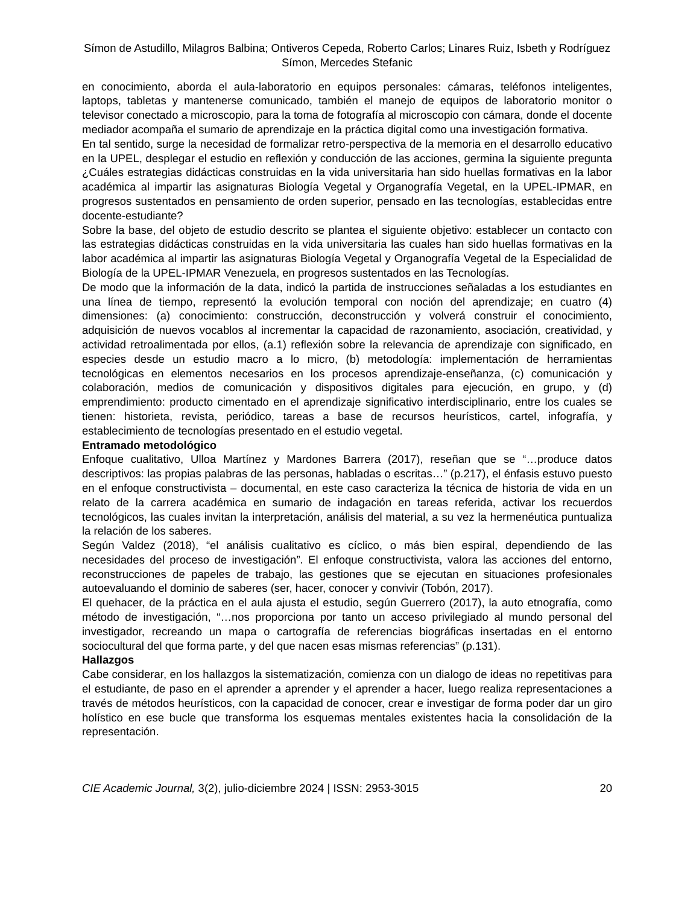Símon de Astudillo, Milagros Balbina; Ontiveros Cepeda, Roberto Carlos; Linares Ruiz, Isbeth y Rodríguez Símon, Mercedes Stefanic
en conocimiento, aborda el aula-laboratorio en equipos personales: cámaras, teléfonos inteligentes, laptops, tabletas y mantenerse comunicado, también el manejo de equipos de laboratorio monitor o televisor conectado a microscopio, para la toma de fotografía al microscopio con cámara, donde el docente mediador acompaña el sumario de aprendizaje en la práctica digital como una investigación formativa.
En tal sentido, surge la necesidad de formalizar retro-perspectiva de la memoria en el desarrollo educativo en la UPEL, desplegar el estudio en reflexión y conducción de las acciones, germina la siguiente pregunta ¿Cuáles estrategias didácticas construidas en la vida universitaria han sido huellas formativas en la labor académica al impartir las asignaturas Biología Vegetal y Organografía Vegetal, en la UPEL-IPMAR, en progresos sustentados en pensamiento de orden superior, pensado en las tecnologías, establecidas entre docente-estudiante?
Sobre la base, del objeto de estudio descrito se plantea el siguiente objetivo: establecer un contacto con las estrategias didácticas construidas en la vida universitaria las cuales han sido huellas formativas en la labor académica al impartir las asignaturas Biología Vegetal y Organografía Vegetal de la Especialidad de Biología de la UPEL-IPMAR Venezuela, en progresos sustentados en las Tecnologías.
De modo que la información de la data, indicó la partida de instrucciones señaladas a los estudiantes en una línea de tiempo, representó la evolución temporal con noción del aprendizaje; en cuatro (4) dimensiones: (a) conocimiento: construcción, deconstrucción y volverá construir el conocimiento, adquisición de nuevos vocablos al incrementar la capacidad de razonamiento, asociación, creatividad, y actividad retroalimentada por ellos, (a.1) reflexión sobre la relevancia de aprendizaje con significado, en especies desde un estudio macro a lo micro, (b) metodología: implementación de herramientas tecnológicas en elementos necesarios en los procesos aprendizaje-enseñanza, (c) comunicación y colaboración, medios de comunicación y dispositivos digitales para ejecución, en grupo, y (d) emprendimiento: producto cimentado en el aprendizaje significativo interdisciplinario, entre los cuales se tienen: historieta, revista, periódico, tareas a base de recursos heurísticos, cartel, infografía, y establecimiento de tecnologías presentado en el estudio vegetal.
Entramado metodológico
Enfoque cualitativo, Ulloa Martínez y Mardones Barrera (2017), reseñan que se “…produce datos descriptivos: las propias palabras de las personas, habladas o escritas…” (p.217), el énfasis estuvo puesto en el enfoque constructivista – documental, en este caso caracteriza la técnica de historia de vida en un relato de la carrera académica en sumario de indagación en tareas referida, activar los recuerdos tecnológicos, las cuales invitan la interpretación, análisis del material, a su vez la hermenéutica puntualiza la relación de los saberes.
Según Valdez (2018), “el análisis cualitativo es cíclico, o más bien espiral, dependiendo de las necesidades del proceso de investigación”. El enfoque constructivista, valora las acciones del entorno, reconstrucciones de papeles de trabajo, las gestiones que se ejecutan en situaciones profesionales autoevaluando el dominio de saberes (ser, hacer, conocer y convivir (Tobón, 2017).
El quehacer, de la práctica en el aula ajusta el estudio, según Guerrero (2017), la auto etnografía, como método de investigación, “…nos proporciona por tanto un acceso privilegiado al mundo personal del investigador, recreando un mapa o cartografía de referencias biográficas insertadas en el entorno sociocultural del que forma parte, y del que nacen esas mismas referencias” (p.131).
Hallazgos
Cabe considerar, en los hallazgos la sistematización, comienza con un dialogo de ideas no repetitivas para el estudiante, de paso en el aprender a aprender y el aprender a hacer, luego realiza representaciones a través de métodos heurísticos, con la capacidad de conocer, crear e investigar de forma poder dar un giro holístico en ese bucle que transforma los esquemas mentales existentes hacia la consolidación de la representación.
CIE Academic Journal, 3(2), julio-diciembre 2024 | ISSN: 2953-3015 20